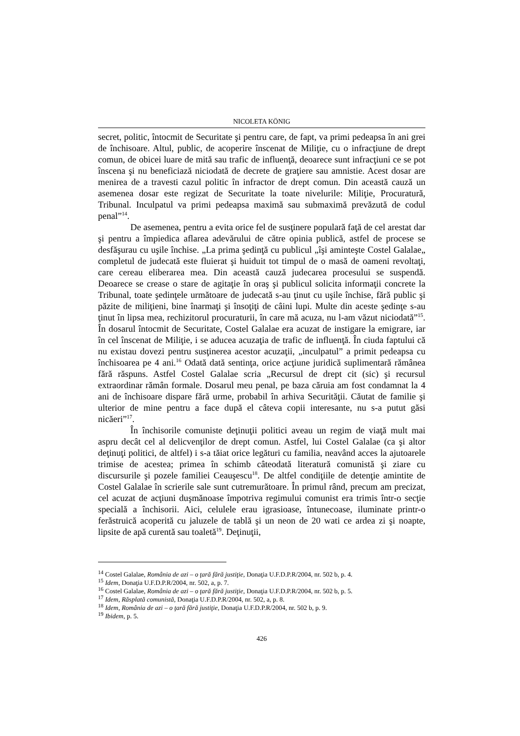NICOLETA KÖNIG
secret, politic, întocmit de Securitate şi pentru care, de fapt, va primi pedeapsa în ani grei de închisoare. Altul, public, de acoperire înscenat de Miliţie, cu o infracţiune de drept comun, de obicei luare de mită sau trafic de influenţă, deoarece sunt infracţiuni ce se pot înscena şi nu beneficiază niciodată de decrete de graţiere sau amnistie. Acest dosar are menirea de a travesti cazul politic în infractor de drept comun. Din această cauză un asemenea dosar este regizat de Securitate la toate nivelurile: Miliţie, Procuratură, Tribunal. Inculpatul va primi pedeapsa maximă sau submaximă prevăzută de codul penal”<sup>14</sup>.
De asemenea, pentru a evita orice fel de susţinere populară faţă de cel arestat dar şi pentru a împiedica aflarea adevărului de către opinia publică, astfel de procese se desfăşurau cu uşile închise. „La prima şedinţă cu publicul „îşi aminteşte Costel Galalae„ completul de judecată este fluierat şi huiduit tot timpul de o masă de oameni revoltaţi, care cereau eliberarea mea. Din această cauză judecarea procesului se suspendă. Deoarece se crease o stare de agitaţie în oraş şi publicul solicita informaţii concrete la Tribunal, toate şedinţele următoare de judecată s-au ţinut cu uşile închise, fără public şi păzite de miliţieni, bine înarmaţi şi însoţiţi de câini lupi. Multe din aceste şedinţe s-au ţinut în lipsa mea, rechizitorul procuraturii, în care mă acuza, nu l-am văzut niciodată”<sup>15</sup>. În dosarul întocmit de Securitate, Costel Galalae era acuzat de instigare la emigrare, iar în cel înscenat de Miliţie, i se aducea acuzaţia de trafic de influenţă. În ciuda faptului că nu existau dovezi pentru susţinerea acestor acuzaţii, „inculpatul” a primit pedeapsa cu închisoarea pe 4 ani.<sup>16</sup> Odată dată sentinţa, orice acţiune juridică suplimentară rămânea fără răspuns. Astfel Costel Galalae scria „Recursul de drept cit (sic) şi recursul extraordinar rămân formale. Dosarul meu penal, pe baza căruia am fost condamnat la 4 ani de închisoare dispare fără urme, probabil în arhiva Securităţii. Căutat de familie şi ulterior de mine pentru a face după el câteva copii interesante, nu s-a putut găsi nicăeri”<sup>17</sup>.
În închisorile comuniste deţinuţii politici aveau un regim de viaţă mult mai aspru decât cel al delicvenţilor de drept comun. Astfel, lui Costel Galalae (ca şi altor deţinuţi politici, de altfel) i s-a tăiat orice legături cu familia, neavând acces la ajutoarele trimise de acestea; primea în schimb câteodată literatură comunistă şi ziare cu discursurile şi pozele familiei Ceauşescu<sup>18</sup>. De altfel condiţiile de detenţie amintite de Costel Galalae în scrierile sale sunt cutremurătoare. În primul rând, precum am precizat, cel acuzat de acţiuni duşmănoase împotriva regimului comunist era trimis într-o secţie specială a închisorii. Aici, celulele erau igrasioase, întunecoase, iluminate printr-o ferăstruică acoperită cu jaluzele de tablă şi un neon de 20 wati ce ardea zi şi noapte, lipsite de apă curentă sau toaletă<sup>19</sup>. Deţinuţii,
<sup>14</sup> Costel Galalae, România de azi – o ţară fără justiţie, Donaţia U.F.D.P.R/2004, nr. 502 b, p. 4.
<sup>15</sup> Idem, Donaţia U.F.D.P.R/2004, nr. 502, a, p. 7.
<sup>16</sup> Costel Galalae, România de azi – o ţară fără justiţie, Donaţia U.F.D.P.R/2004, nr. 502 b, p. 5.
<sup>17</sup> Idem, Răsplată comunistă, Donaţia U.F.D.P.R/2004, nr. 502, a, p. 8.
<sup>18</sup> Idem, România de azi – o ţară fără justiţie, Donaţia U.F.D.P.R/2004, nr. 502 b, p. 9.
<sup>19</sup> Ibidem, p. 5.
426